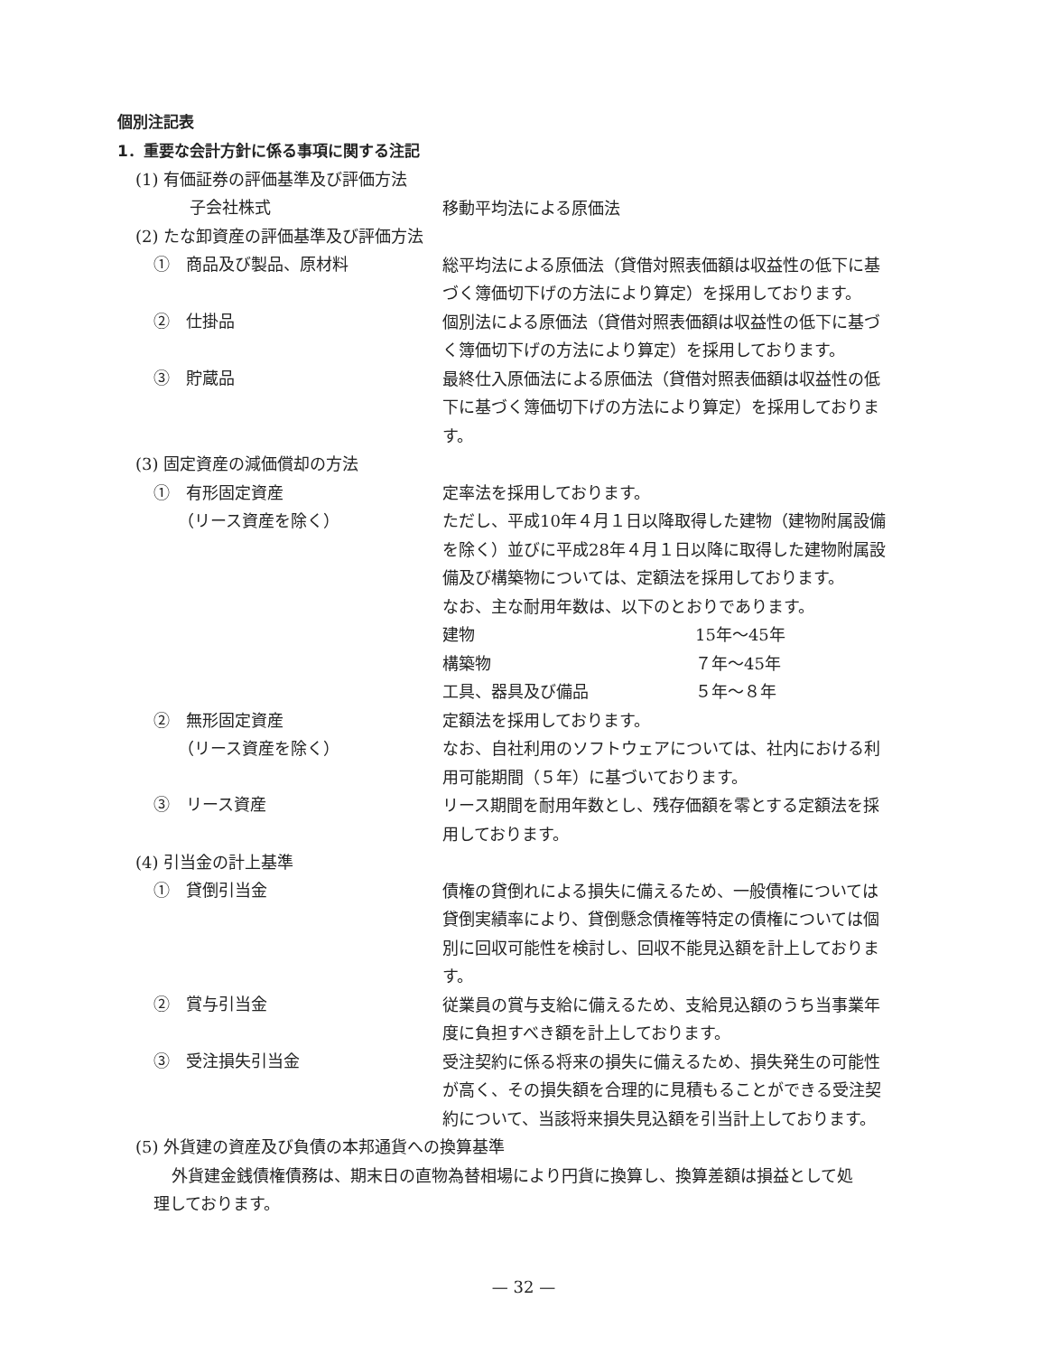個別注記表
1．重要な会計方針に係る事項に関する注記
(1) 有価証券の評価基準及び評価方法
子会社株式
移動平均法による原価法
(2) たな卸資産の評価基準及び評価方法
①　商品及び製品、原材料
総平均法による原価法（貸借対照表価額は収益性の低下に基
づく簿価切下げの方法により算定）を採用しております。
②　仕掛品
個別法による原価法（貸借対照表価額は収益性の低下に基づ
く簿価切下げの方法により算定）を採用しております。
③　貯蔵品
最終仕入原価法による原価法（貸借対照表価額は収益性の低
下に基づく簿価切下げの方法により算定）を採用しておりま
す。
(3) 固定資産の減価償却の方法
①　有形固定資産
　　（リース資産を除く）
定率法を採用しております。
ただし、平成10年４月１日以降取得した建物（建物附属設備
を除く）並びに平成28年４月１日以降に取得した建物附属設
備及び構築物については、定額法を採用しております。
なお、主な耐用年数は、以下のとおりであります。
建物 15年～45年
構築物 ７年～45年
工具、器具及び備品 ５年～８年
②　無形固定資産
　　（リース資産を除く）
定額法を採用しております。
なお、自社利用のソフトウェアについては、社内における利
用可能期間（５年）に基づいております。
③　リース資産
リース期間を耐用年数とし、残存価額を零とする定額法を採
用しております。
(4) 引当金の計上基準
①　貸倒引当金
債権の貸倒れによる損失に備えるため、一般債権については
貸倒実績率により、貸倒懸念債権等特定の債権については個
別に回収可能性を検討し、回収不能見込額を計上しておりま
す。
②　賞与引当金
従業員の賞与支給に備えるため、支給見込額のうち当事業年
度に負担すべき額を計上しております。
③　受注損失引当金
受注契約に係る将来の損失に備えるため、損失発生の可能性
が高く、その損失額を合理的に見積もることができる受注契
約について、当該将来損失見込額を引当計上しております。
(5) 外貨建の資産及び負債の本邦通貨への換算基準
外貨建金銭債権債務は、期末日の直物為替相場により円貨に換算し、換算差額は損益として処
理しております。
— 32 —